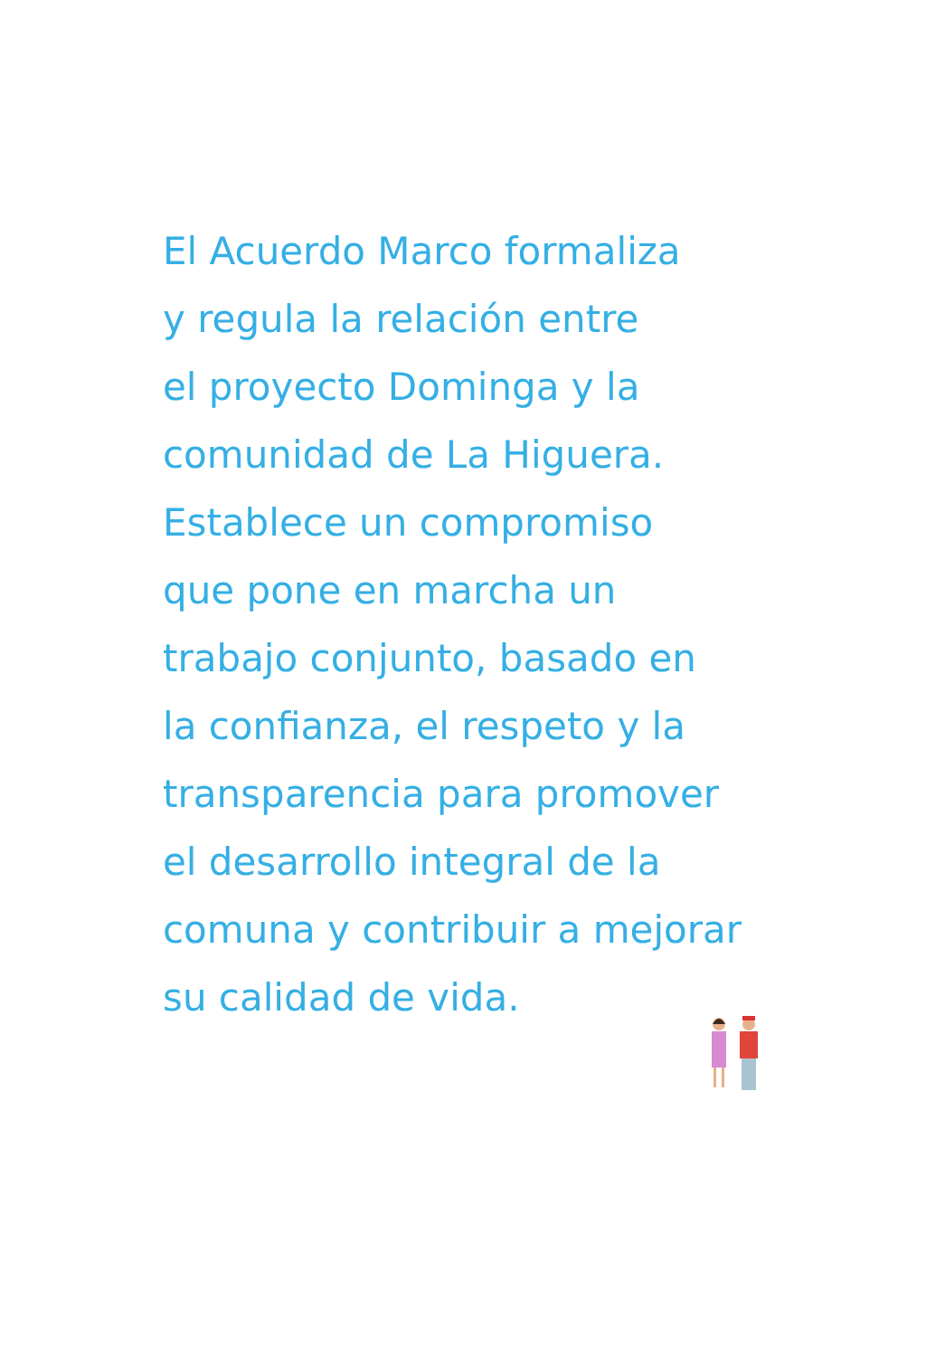El Acuerdo Marco formaliza
y regula la relación entre
el proyecto Dominga y la
comunidad de La Higuera.
Establece un compromiso
que pone en marcha un
trabajo conjunto, basado en
la confianza, el respeto y la
transparencia para promover
el desarrollo integral de la
comuna y contribuir a mejorar
su calidad de vida.